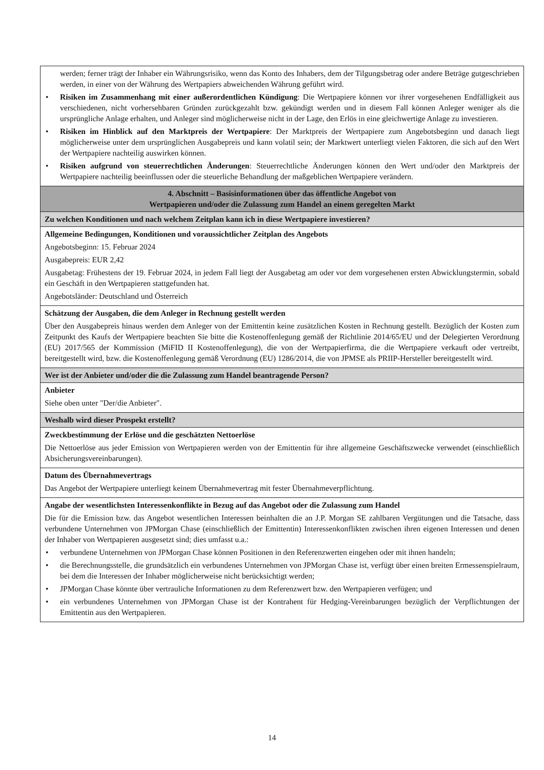| werden; ferner trägt der Inhaber ein Währungsrisiko, wenn das Konto des Inhabers, dem der Tilgungsbetrag oder andere Beträge gutgeschrieben werden, in einer von der Währung des Wertpapiers abweichenden Währung geführt wird. • Risiken im Zusammenhang mit einer außerordentlichen Kündigung : Die Wertpapiere können vor ihrer vorgesehenen Endfälligkeit aus verschiedenen, nicht vorhersehbaren Gründen zurückgezahlt bzw. gekündigt werden und in diesem Fall können Anleger weniger als die ursprüngliche Anlage erhalten, und Anleger sind möglicherweise nicht in der Lage, den Erlös in eine gleichwertige Anlage zu investieren. • Risiken im Hinblick auf den Marktpreis der Wertpapiere : Der Marktpreis der Wertpapiere zum Angebotsbeginn und danach liegt möglicherweise unter dem ursprünglichen Ausgabepreis und kann volatil sein; der Marktwert unterliegt vielen Faktoren, die sich auf den Wert der Wertpapiere nachteilig auswirken können. • Risiken aufgrund von steuerrechtlichen Änderungen : Steuerrechtliche Änderungen können den Wert und/oder den Marktpreis der Wertpapiere nachteilig beeinflussen oder die steuerliche Behandlung der maßgeblichen Wertpapiere verändern. |
| 4. Abschnitt – Basisinformationen über das öffentliche Angebot von Wertpapieren und/oder die Zulassung zum Handel an einem geregelten Markt |
| Zu welchen Konditionen und nach welchem Zeitplan kann ich in diese Wertpapiere investieren? |
| Allgemeine Bedingungen, Konditionen und voraussichtlicher Zeitplan des Angebots Angebotsbeginn: 15. Februar 2024 Ausgabepreis: EUR 2,42 Ausgabetag: Frühestens der 19. Februar 2024, in jedem Fall liegt der Ausgabetag am oder vor dem vorgesehenen ersten Abwicklungstermin, sobald ein Geschäft in den Wertpapieren stattgefunden hat. Angebotsländer: Deutschland und Österreich |
| Schätzung der Ausgaben, die dem Anleger in Rechnung gestellt werden Über den Ausgabepreis hinaus werden dem Anleger von der Emittentin keine zusätzlichen Kosten in Rechnung gestellt. Bezüglich der Kosten zum Zeitpunkt des Kaufs der Wertpapiere beachten Sie bitte die Kostenoffenlegung gemäß der Richtlinie 2014/65/EU und der Delegierten Verordnung (EU) 2017/565 der Kommission (MiFID II Kostenoffenlegung), die von der Wertpapierfirma, die die Wertpapiere verkauft oder vertreibt, bereitgestellt wird, bzw. die Kostenoffenlegung gemäß Verordnung (EU) 1286/2014, die von JPMSE als PRIIP-Hersteller bereitgestellt wird. |
| Wer ist der Anbieter und/oder die die Zulassung zum Handel beantragende Person? |
| Anbieter Siehe oben unter "Der/die Anbieter". |
| Weshalb wird dieser Prospekt erstellt? |
| Zweckbestimmung der Erlöse und die geschätzten Nettoerlöse Die Nettoerlöse aus jeder Emission von Wertpapieren werden von der Emittentin für ihre allgemeine Geschäftszwecke verwendet (einschließlich Absicherungsvereinbarungen). |
| Datum des Übernahmevertrags Das Angebot der Wertpapiere unterliegt keinem Übernahmevertrag mit fester Übernahmeverpflichtung. |
| Angabe der wesentlichsten Interessenkonflikte in Bezug auf das Angebot oder die Zulassung zum Handel Die für die Emission bzw. das Angebot wesentlichen Interessen beinhalten die an J.P. Morgan SE zahlbaren Vergütungen und die Tatsache, dass verbundene Unternehmen von JPMorgan Chase (einschließlich der Emittentin) Interessenkonflikten zwischen ihren eigenen Interessen und denen der Inhaber von Wertpapieren ausgesetzt sind; dies umfasst u.a.: • verbundene Unternehmen von JPMorgan Chase können Positionen in den Referenzwerten eingehen oder mit ihnen handeln; • die Berechnungsstelle, die grundsätzlich ein verbundenes Unternehmen von JPMorgan Chase ist, verfügt über einen breiten Ermessenspielraum, bei dem die Interessen der Inhaber möglicherweise nicht berücksichtigt werden; • JPMorgan Chase könnte über vertrauliche Informationen zu dem Referenzwert bzw. den Wertpapieren verfügen; und • ein verbundenes Unternehmen von JPMorgan Chase ist der Kontrahent für Hedging-Vereinbarungen bezüglich der Verpflichtungen der Emittentin aus den Wertpapieren. |
14